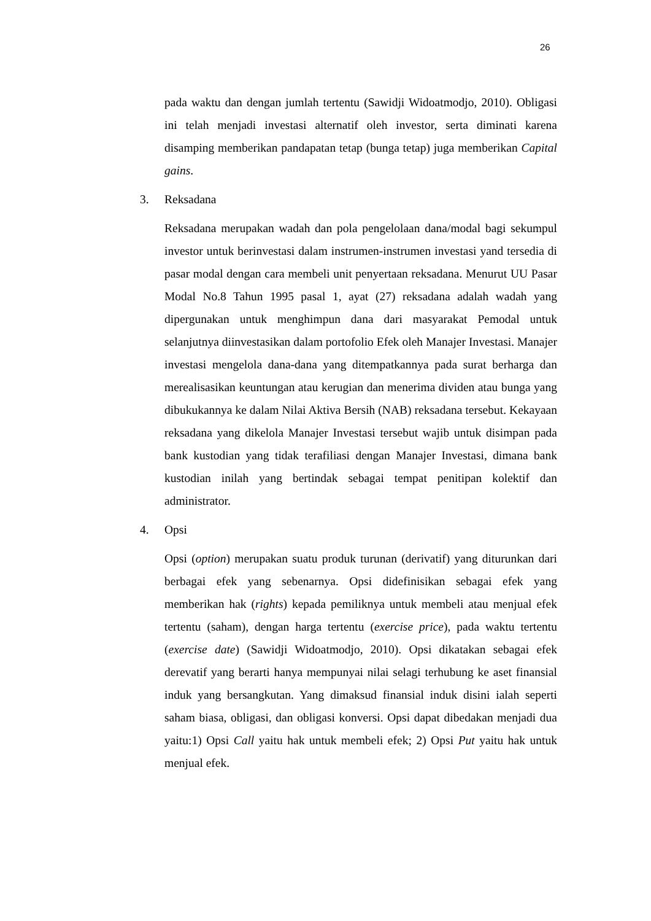26
pada waktu dan dengan jumlah tertentu (Sawidji Widoatmodjo, 2010). Obligasi ini telah menjadi investasi alternatif oleh investor, serta diminati karena disamping memberikan pandapatan tetap (bunga tetap) juga memberikan Capital gains.
3. Reksadana
Reksadana merupakan wadah dan pola pengelolaan dana/modal bagi sekumpul investor untuk berinvestasi dalam instrumen-instrumen investasi yand tersedia di pasar modal dengan cara membeli unit penyertaan reksadana. Menurut UU Pasar Modal No.8 Tahun 1995 pasal 1, ayat (27) reksadana adalah wadah yang dipergunakan untuk menghimpun dana dari masyarakat Pemodal untuk selanjutnya diinvestasikan dalam portofolio Efek oleh Manajer Investasi. Manajer investasi mengelola dana-dana yang ditempatkannya pada surat berharga dan merealisasikan keuntungan atau kerugian dan menerima dividen atau bunga yang dibukukannya ke dalam Nilai Aktiva Bersih (NAB) reksadana tersebut. Kekayaan reksadana yang dikelola Manajer Investasi tersebut wajib untuk disimpan pada bank kustodian yang tidak terafiliasi dengan Manajer Investasi, dimana bank kustodian inilah yang bertindak sebagai tempat penitipan kolektif dan administrator.
4. Opsi
Opsi (option) merupakan suatu produk turunan (derivatif) yang diturunkan dari berbagai efek yang sebenarnya. Opsi didefinisikan sebagai efek yang memberikan hak (rights) kepada pemiliknya untuk membeli atau menjual efek tertentu (saham), dengan harga tertentu (exercise price), pada waktu tertentu (exercise date) (Sawidji Widoatmodjo, 2010). Opsi dikatakan sebagai efek derevatif yang berarti hanya mempunyai nilai selagi terhubung ke aset finansial induk yang bersangkutan. Yang dimaksud finansial induk disini ialah seperti saham biasa, obligasi, dan obligasi konversi. Opsi dapat dibedakan menjadi dua yaitu:1) Opsi Call yaitu hak untuk membeli efek; 2) Opsi Put yaitu hak untuk menjual efek.